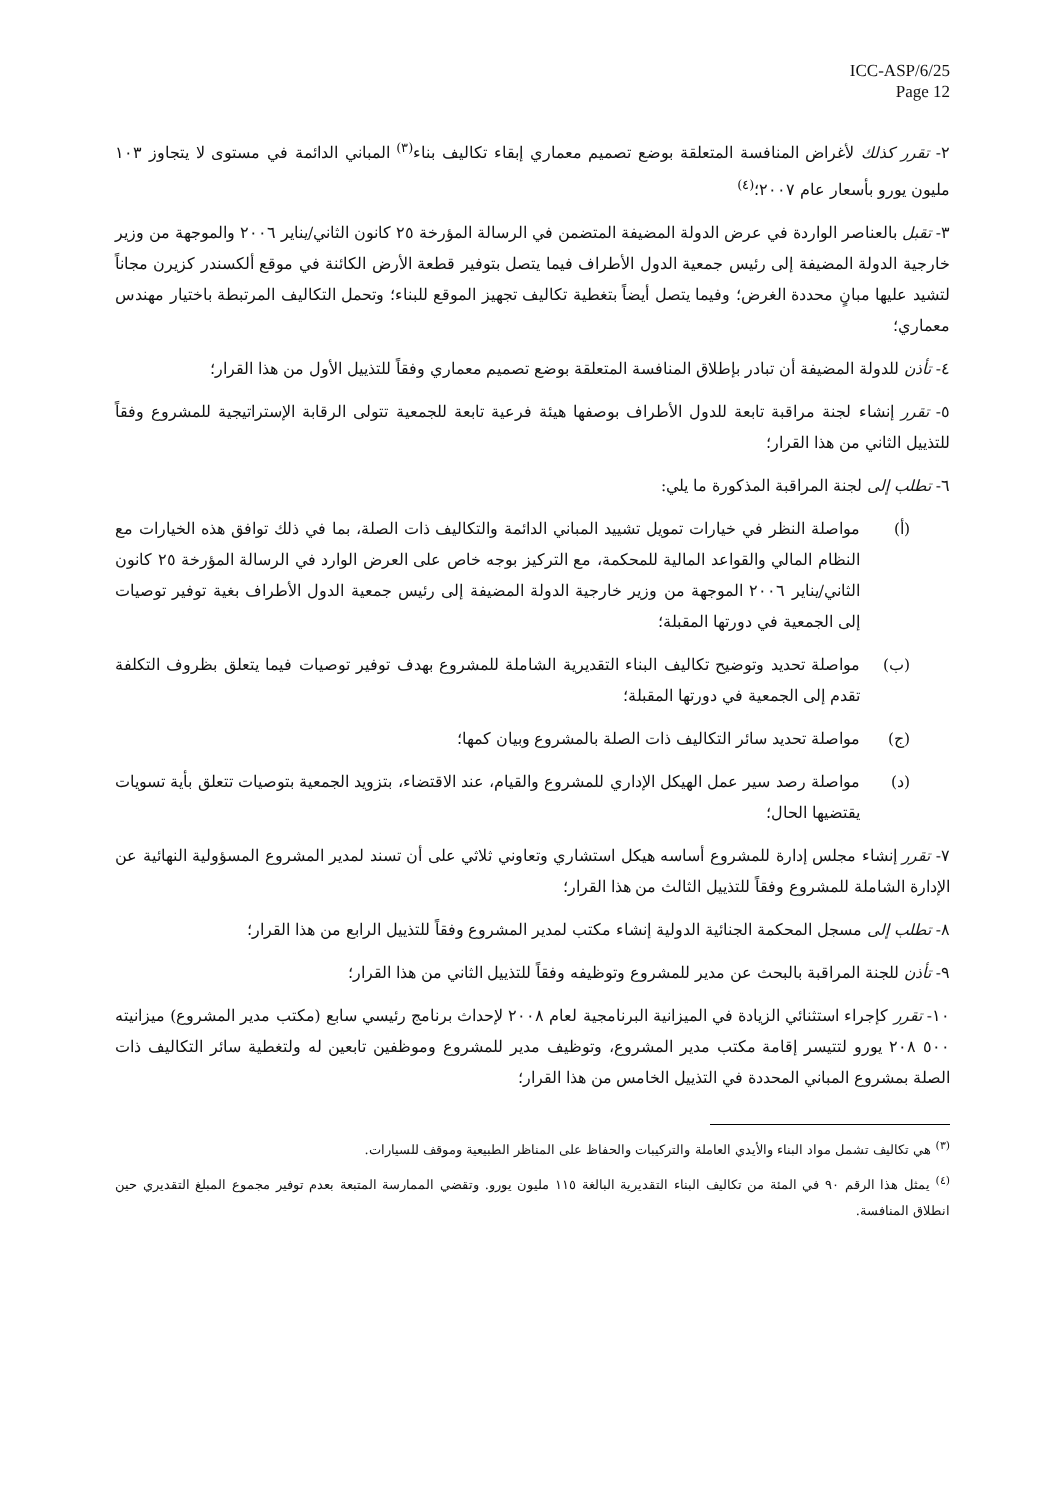ICC-ASP/6/25
Page 12
٢- تقرر كذلك لأغراض المنافسة المتعلقة بوضع تصميم معماري إبقاء تكاليف بناء<sup>(٣)</sup> المباني الدائمة في مستوى لا يتجاوز ١٠٣ مليون يورو بأسعار عام ٢٠٠٧؛<sup>(٤)</sup>
٣- تقبل بالعناصر الواردة في عرض الدولة المضيفة المتضمن في الرسالة المؤرخة ٢٥ كانون الثاني/يناير ٢٠٠٦ والموجهة من وزير خارجية الدولة المضيفة إلى رئيس جمعية الدول الأطراف فيما يتصل بتوفير قطعة الأرض الكائنة في موقع ألكسندر كزيرن مجاناً لتشيد عليها مبانٍ محددة الغرض؛ وفيما يتصل أيضاً بتغطية تكاليف تجهيز الموقع للبناء؛ وتحمل التكاليف المرتبطة باختيار مهندس معماري؛
٤- تأذن للدولة المضيفة أن تبادر بإطلاق المنافسة المتعلقة بوضع تصميم معماري وفقاً للتذييل الأول من هذا القرار؛
٥- تقرر إنشاء لجنة مراقبة تابعة للدول الأطراف بوصفها هيئة فرعية تابعة للجمعية تتولى الرقابة الإستراتيجية للمشروع وفقاً للتذييل الثاني من هذا القرار؛
٦- تطلب إلى لجنة المراقبة المذكورة ما يلي:
(أ) مواصلة النظر في خيارات تمويل تشييد المباني الدائمة والتكاليف ذات الصلة، بما في ذلك توافق هذه الخيارات مع النظام المالي والقواعد المالية للمحكمة، مع التركيز بوجه خاص على العرض الوارد في الرسالة المؤرخة ٢٥ كانون الثاني/يناير ٢٠٠٦ الموجهة من وزير خارجية الدولة المضيفة إلى رئيس جمعية الدول الأطراف بغية توفير توصيات إلى الجمعية في دورتها المقبلة؛
(ب) مواصلة تحديد وتوضيح تكاليف البناء التقديرية الشاملة للمشروع بهدف توفير توصيات فيما يتعلق بظروف التكلفة تقدم إلى الجمعية في دورتها المقبلة؛
(ج) مواصلة تحديد سائر التكاليف ذات الصلة بالمشروع وبيان كمها؛
(د) مواصلة رصد سير عمل الهيكل الإداري للمشروع والقيام، عند الاقتضاء، بتزويد الجمعية بتوصيات تتعلق بأية تسويات يقتضيها الحال؛
٧- تقرر إنشاء مجلس إدارة للمشروع أساسه هيكل استشاري وتعاوني ثلاثي على أن تسند لمدير المشروع المسؤولية النهائية عن الإدارة الشاملة للمشروع وفقاً للتذييل الثالث من هذا القرار؛
٨- تطلب إلى مسجل المحكمة الجنائية الدولية إنشاء مكتب لمدير المشروع وفقاً للتذييل الرابع من هذا القرار؛
٩- تأذن للجنة المراقبة بالبحث عن مدير للمشروع وتوظيفه وفقاً للتذييل الثاني من هذا القرار؛
١٠- تقرر كإجراء استثنائي الزيادة في الميزانية البرنامجية لعام ٢٠٠٨ لإحداث برنامج رئيسي سابع (مكتب مدير المشروع) ميزانيته ٥٠٠ ٢٠٨ يورو لتتيسر إقامة مكتب مدير المشروع، وتوظيف مدير للمشروع وموظفين تابعين له ولتغطية سائر التكاليف ذات الصلة بمشروع المباني المحددة في التذييل الخامس من هذا القرار؛
<sup>(٣)</sup> هي تكاليف تشمل مواد البناء والأيدي العاملة والتركيبات والحفاظ على المناظر الطبيعية وموقف للسيارات.
<sup>(٤)</sup> يمثل هذا الرقم ٩٠ في المئة من تكاليف البناء التقديرية البالغة ١١٥ مليون يورو. وتقضي الممارسة المتبعة بعدم توفير مجموع المبلغ التقديري حين انطلاق المنافسة.